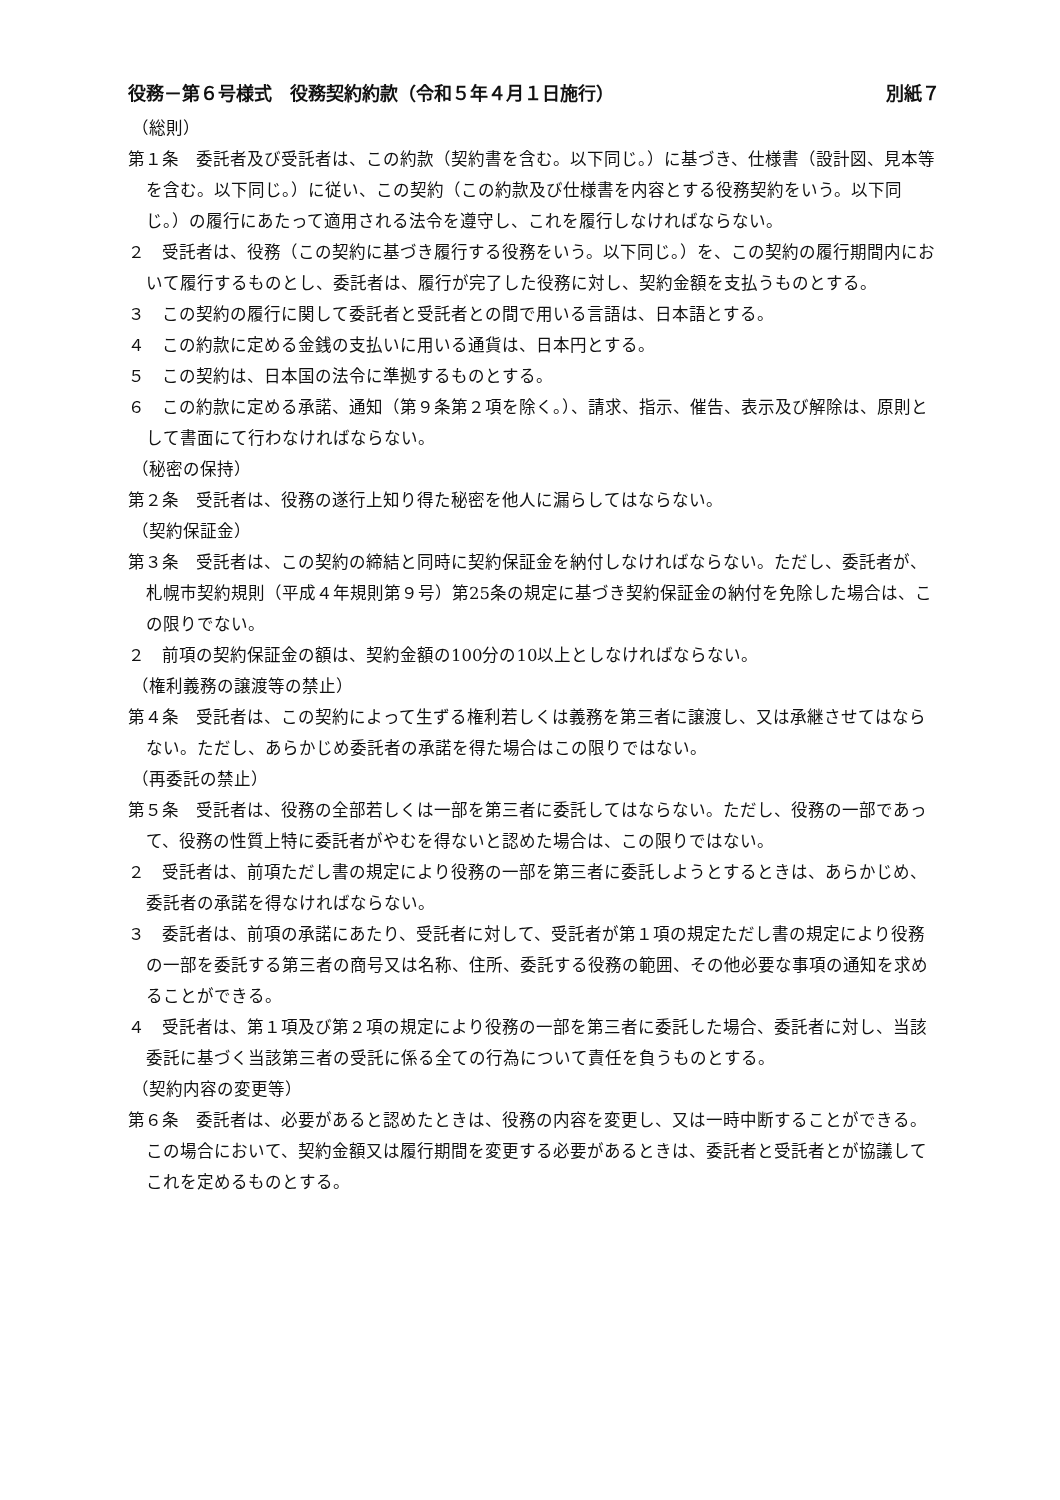役務－第６号様式　役務契約約款（令和５年４月１日施行） 別紙７
（総則）
第１条　委託者及び受託者は、この約款（契約書を含む。以下同じ。）に基づき、仕様書（設計図、見本等を含む。以下同じ。）に従い、この契約（この約款及び仕様書を内容とする役務契約をいう。以下同じ。）の履行にあたって適用される法令を遵守し、これを履行しなければならない。
２　受託者は、役務（この契約に基づき履行する役務をいう。以下同じ。）を、この契約の履行期間内において履行するものとし、委託者は、履行が完了した役務に対し、契約金額を支払うものとする。
３　この契約の履行に関して委託者と受託者との間で用いる言語は、日本語とする。
４　この約款に定める金銭の支払いに用いる通貨は、日本円とする。
５　この契約は、日本国の法令に準拠するものとする。
６　この約款に定める承諾、通知（第９条第２項を除く。）、請求、指示、催告、表示及び解除は、原則として書面にて行わなければならない。
（秘密の保持）
第２条　受託者は、役務の遂行上知り得た秘密を他人に漏らしてはならない。
（契約保証金）
第３条　受託者は、この契約の締結と同時に契約保証金を納付しなければならない。ただし、委託者が、札幌市契約規則（平成４年規則第９号）第25条の規定に基づき契約保証金の納付を免除した場合は、この限りでない。
２　前項の契約保証金の額は、契約金額の100分の10以上としなければならない。
（権利義務の譲渡等の禁止）
第４条　受託者は、この契約によって生ずる権利若しくは義務を第三者に譲渡し、又は承継させてはならない。ただし、あらかじめ委託者の承諾を得た場合はこの限りではない。
（再委託の禁止）
第５条　受託者は、役務の全部若しくは一部を第三者に委託してはならない。ただし、役務の一部であって、役務の性質上特に委託者がやむを得ないと認めた場合は、この限りではない。
２　受託者は、前項ただし書の規定により役務の一部を第三者に委託しようとするときは、あらかじめ、委託者の承諾を得なければならない。
３　委託者は、前項の承諾にあたり、受託者に対して、受託者が第１項の規定ただし書の規定により役務の一部を委託する第三者の商号又は名称、住所、委託する役務の範囲、その他必要な事項の通知を求めることができる。
４　受託者は、第１項及び第２項の規定により役務の一部を第三者に委託した場合、委託者に対し、当該委託に基づく当該第三者の受託に係る全ての行為について責任を負うものとする。
（契約内容の変更等）
第６条　委託者は、必要があると認めたときは、役務の内容を変更し、又は一時中断することができる。この場合において、契約金額又は履行期間を変更する必要があるときは、委託者と受託者とが協議してこれを定めるものとする。